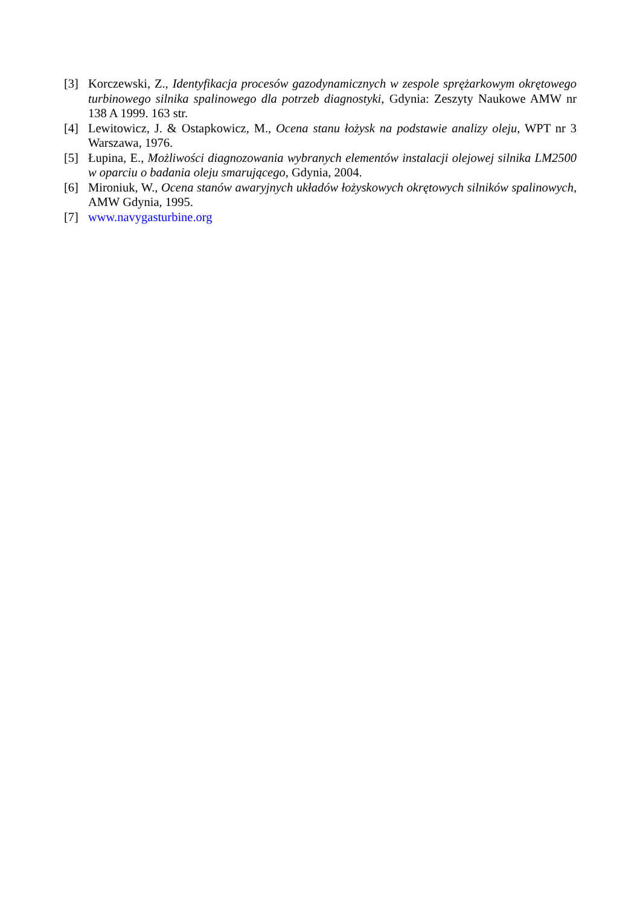[3] Korczewski, Z., Identyfikacja procesów gazodynamicznych w zespole sprężarkowym okrętowego turbinowego silnika spalinowego dla potrzeb diagnostyki, Gdynia: Zeszyty Naukowe AMW nr 138 A 1999. 163 str.
[4] Lewitowicz, J. & Ostapkowicz, M., Ocena stanu łożysk na podstawie analizy oleju, WPT nr 3 Warszawa, 1976.
[5] Łupina, E., Możliwości diagnozowania wybranych elementów instalacji olejowej silnika LM2500 w oparciu o badania oleju smarującego, Gdynia, 2004.
[6] Mironiuk, W., Ocena stanów awaryjnych układów łożyskowych okrętowych silników spalinowych, AMW Gdynia, 1995.
[7] www.navygasturbine.org